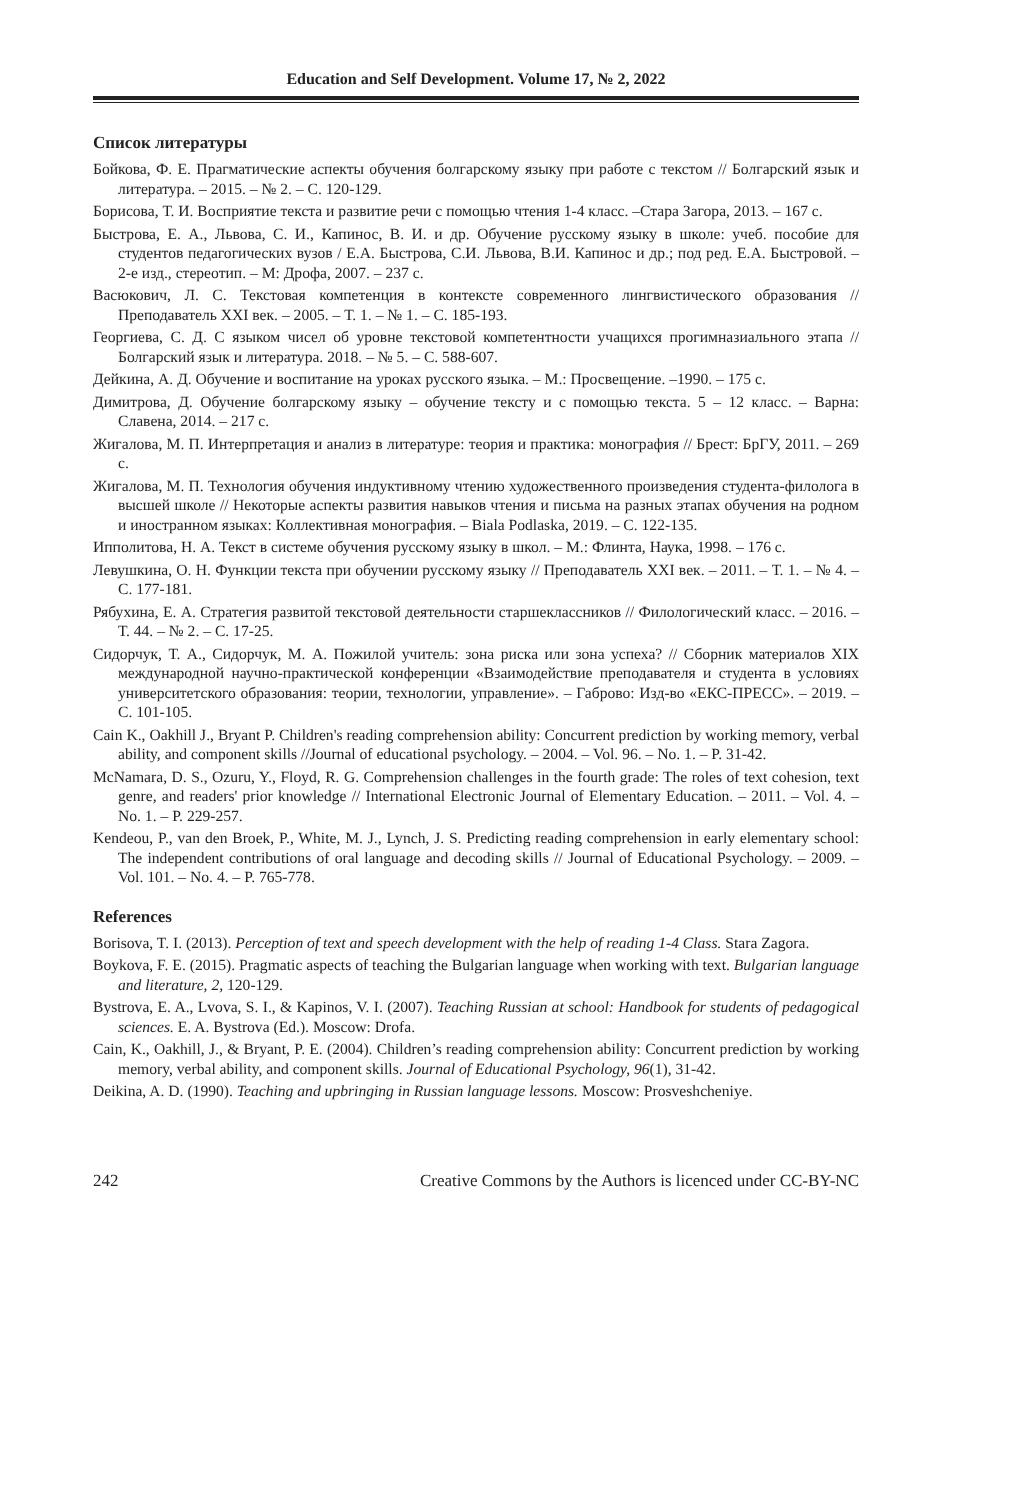Education and Self Development. Volume 17, № 2, 2022
Список литературы
Бойкова, Ф. Е. Прагматические аспекты обучения болгарскому языку при работе с текстом // Болгарский язык и литература. – 2015. – № 2. – С. 120-129.
Борисова, Т. И. Восприятие текста и развитие речи с помощью чтения 1-4 класс. –Стара Загора, 2013. – 167 с.
Быстрова, Е. А., Львова, С. И., Капинос, В. И. и др. Обучение русскому языку в школе: учеб. пособие для студентов педагогических вузов / Е.А. Быстрова, С.И. Львова, В.И. Капинос и др.; под ред. Е.А. Быстровой. – 2-е изд., стереотип. – М: Дрофа, 2007. – 237 с.
Васюкович, Л. С. Текстовая компетенция в контексте современного лингвистического образования // Преподаватель XXI век. – 2005. – Т. 1. – № 1. – С. 185-193.
Георгиева, С. Д. С языком чисел об уровне текстовой компетентности учащихся прогимназиального этапа // Болгарский язык и литература. 2018. – № 5. – С. 588-607.
Дейкина, А. Д. Обучение и воспитание на уроках русского языка. – М.: Просвещение. –1990. – 175 с.
Димитрова, Д. Обучение болгарскому языку – обучение тексту и с помощью текста. 5 – 12 класс. – Варна: Славена, 2014. – 217 с.
Жигалова, М. П. Интерпретация и анализ в литературе: теория и практика: монография // Брест: БрГУ, 2011. – 269 с.
Жигалова, М. П. Технология обучения индуктивному чтению художественного произведения студента-филолога в высшей школе // Некоторые аспекты развития навыков чтения и письма на разных этапах обучения на родном и иностранном языках: Коллективная монография. – Biala Podlaska, 2019. – С. 122-135.
Ипполитова, Н. А. Текст в системе обучения русскому языку в школ. – М.: Флинта, Наука, 1998. – 176 с.
Левушкина, О. Н. Функции текста при обучении русскому языку // Преподаватель XXI век. – 2011. – Т. 1. – № 4. – С. 177-181.
Рябухина, Е. А. Стратегия развитой текстовой деятельности старшеклассников // Филологический класс. – 2016. – Т. 44. – № 2. – С. 17-25.
Сидорчук, Т. А., Сидорчук, М. А. Пожилой учитель: зона риска или зона успеха? // Сборник материалов XIX международной научно-практической конференции «Взаимодействие преподавателя и студента в условиях университетского образования: теории, технологии, управление». – Габрово: Изд-во «ЕКС-ПРЕСС». – 2019. – С. 101-105.
Cain K., Oakhill J., Bryant P. Children's reading comprehension ability: Concurrent prediction by working memory, verbal ability, and component skills //Journal of educational psychology. – 2004. – Vol. 96. – No. 1. – P. 31-42.
McNamara, D. S., Ozuru, Y., Floyd, R. G. Comprehension challenges in the fourth grade: The roles of text cohesion, text genre, and readers' prior knowledge // International Electronic Journal of Elementary Education. – 2011. – Vol. 4. – No. 1. – P. 229-257.
Kendeou, P., van den Broek, P., White, M. J., Lynch, J. S. Predicting reading comprehension in early elementary school: The independent contributions of oral language and decoding skills // Journal of Educational Psychology. – 2009. – Vol. 101. – No. 4. – P. 765-778.
References
Borisova, T. I. (2013). Perception of text and speech development with the help of reading 1-4 Class. Stara Zagora.
Boykova, F. E. (2015). Pragmatic aspects of teaching the Bulgarian language when working with text. Bulgarian language and literature, 2, 120-129.
Bystrova, E. A., Lvova, S. I., & Kapinos, V. I. (2007). Teaching Russian at school: Handbook for students of pedagogical sciences. E. A. Bystrova (Ed.). Moscow: Drofa.
Cain, K., Oakhill, J., & Bryant, P. E. (2004). Children’s reading comprehension ability: Concurrent prediction by working memory, verbal ability, and component skills. Journal of Educational Psychology, 96(1), 31-42.
Deikina, A. D. (1990). Teaching and upbringing in Russian language lessons. Moscow: Prosveshcheniye.
242 Creative Commons by the Authors is licenced under CC-BY-NC